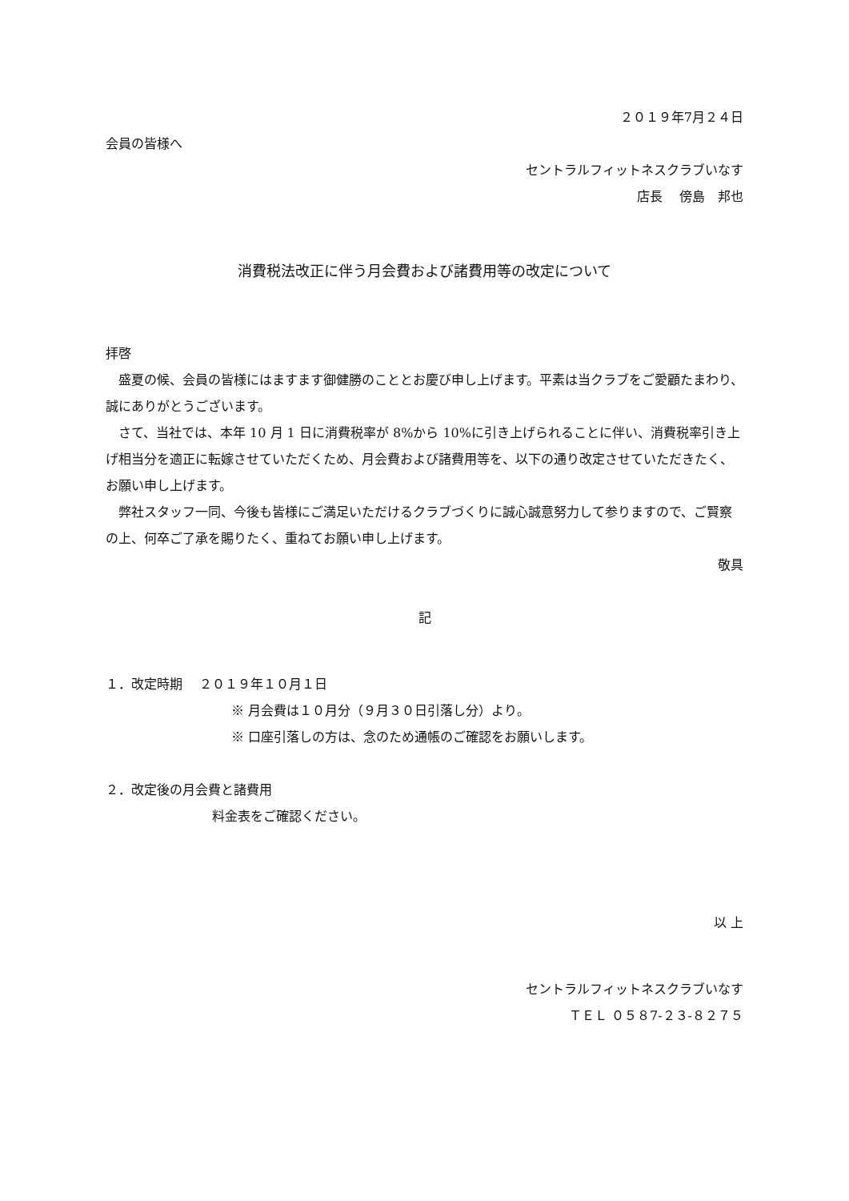２０１９年7月２４日
会員の皆様へ
セントラルフィットネスクラブいなす
店長　 傍島　邦也
消費税法改正に伴う月会費および諸費用等の改定について
拝啓
盛夏の候、会員の皆様にはますます御健勝のこととお慶び申し上げます。平素は当クラブをご愛顧たまわり、誠にありがとうございます。
さて、当社では、本年 10 月 1 日に消費税率が 8%から 10%に引き上げられることに伴い、消費税率引き上げ相当分を適正に転嫁させていただくため、月会費および諸費用等を、以下の通り改定させていただきたく、お願い申し上げます。
弊社スタッフ一同、今後も皆様にご満足いただけるクラブづくりに誠心誠意努力して参りますので、ご賢察の上、何卒ご了承を賜りたく、重ねてお願い申し上げます。
敬具
記
１．改定時期　 ２０１９年１０月１日
※ 月会費は１０月分（９月３０日引落し分）より。
※ 口座引落しの方は、念のため通帳のご確認をお願いします。
２．改定後の月会費と諸費用
料金表をご確認ください。
以 上
セントラルフィットネスクラブいなす
ＴＥＬ ０５８7-２３-８２７５